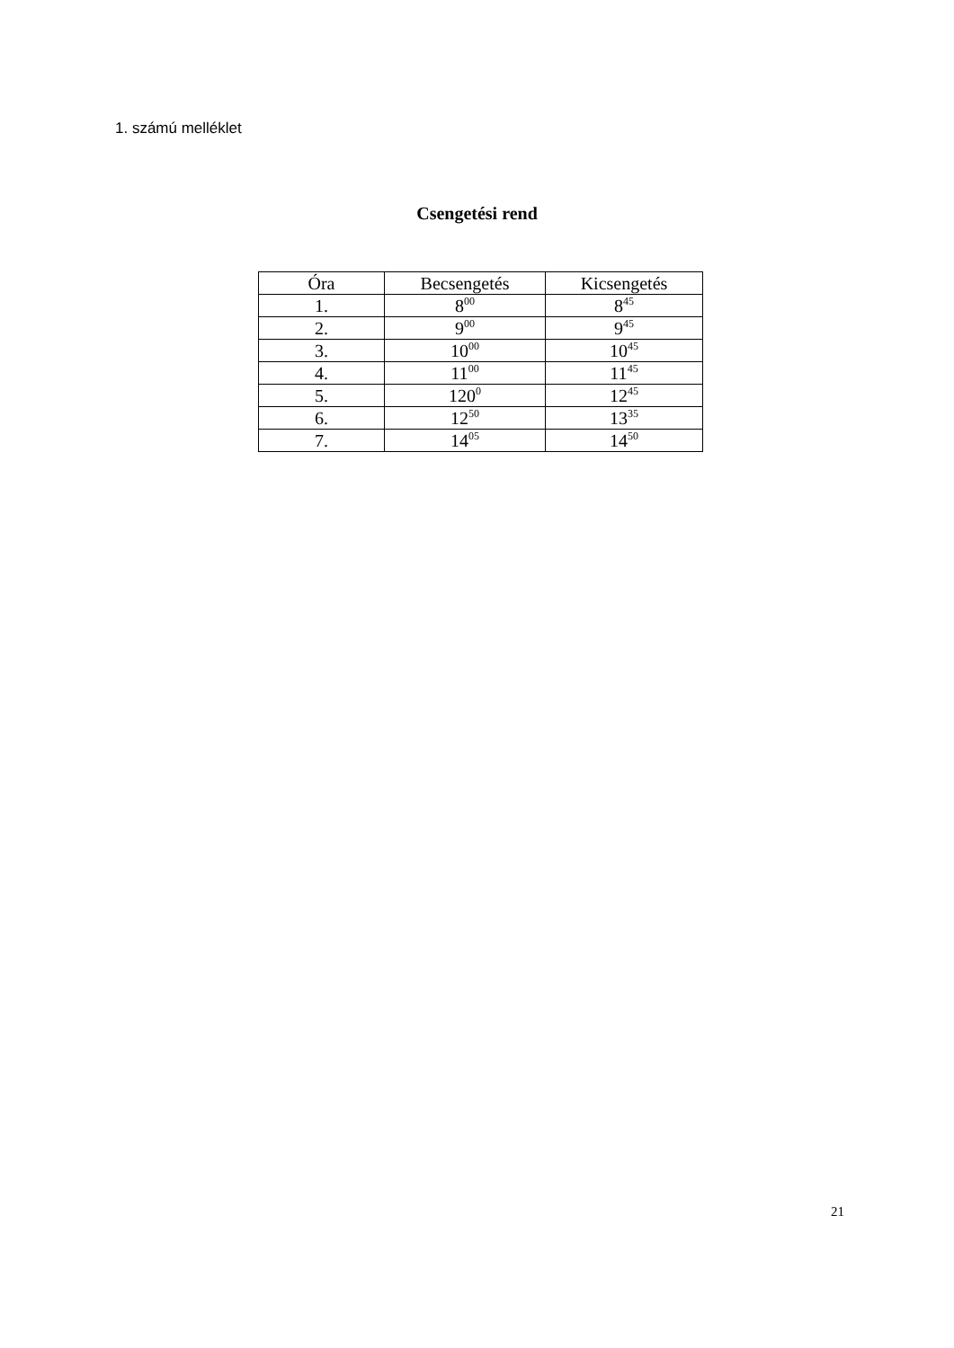1. számú melléklet
Csengetési rend
| Óra | Becsengetés | Kicsengetés |
| --- | --- | --- |
| 1. | 8<sup>00</sup> | 8<sup>45</sup> |
| 2. | 9<sup>00</sup> | 9<sup>45</sup> |
| 3. | 10<sup>00</sup> | 10<sup>45</sup> |
| 4. | 11<sup>00</sup> | 11<sup>45</sup> |
| 5. | 120<sup>0</sup> | 12<sup>45</sup> |
| 6. | 12<sup>50</sup> | 13<sup>35</sup> |
| 7. | 14<sup>05</sup> | 14<sup>50</sup> |
21